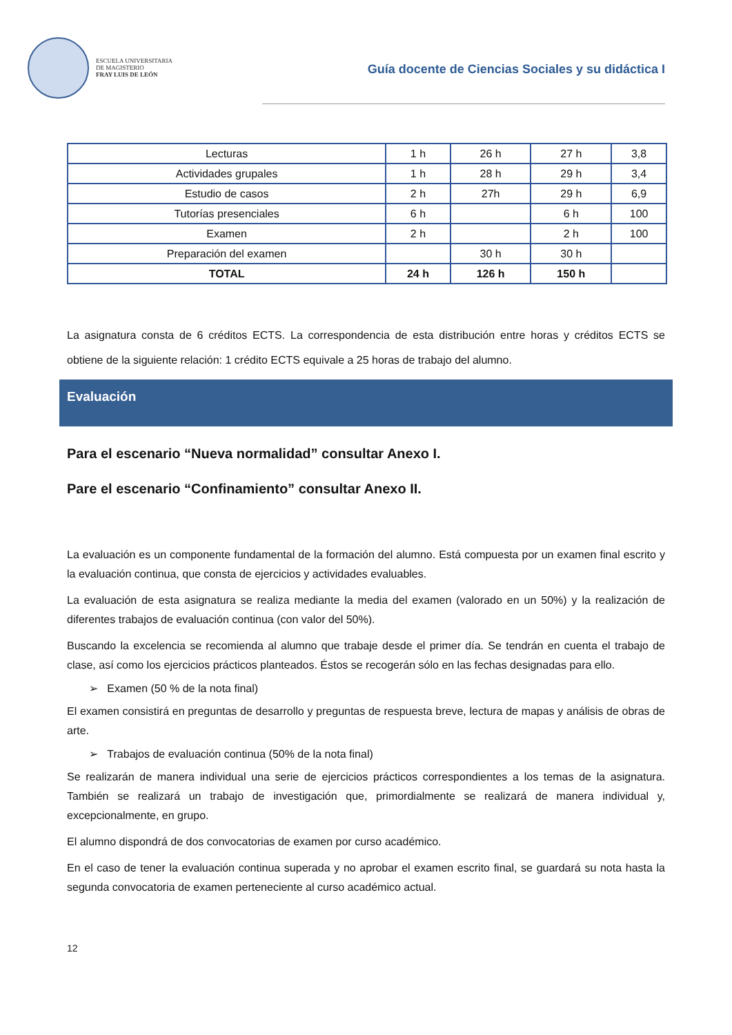ESCUELA UNIVERSITARIA
DE MAGISTERIO
FRAY LUIS DE LEÓN
Guía docente de Ciencias Sociales y su didáctica I
| Lecturas | 1 h | 26 h | 27 h | 3,8 |
| Actividades grupales | 1 h | 28 h | 29 h | 3,4 |
| Estudio de casos | 2 h | 27h | 29 h | 6,9 |
| Tutorías presenciales | 6 h | | 6 h | 100 |
| Examen | 2 h | | 2 h | 100 |
| Preparación del examen | | 30 h | 30 h | |
| TOTAL | 24 h | 126 h | 150 h | |
La asignatura consta de 6 créditos ECTS. La correspondencia de esta distribución entre horas y créditos ECTS se obtiene de la siguiente relación: 1 crédito ECTS equivale a 25 horas de trabajo del alumno.
Evaluación
Para el escenario “Nueva normalidad” consultar Anexo I.
Pare el escenario “Confinamiento” consultar Anexo II.
La evaluación es un componente fundamental de la formación del alumno. Está compuesta por un examen final escrito y la evaluación continua, que consta de ejercicios y actividades evaluables.
La evaluación de esta asignatura se realiza mediante la media del examen (valorado en un 50%) y la realización de diferentes trabajos de evaluación continua (con valor del 50%).
Buscando la excelencia se recomienda al alumno que trabaje desde el primer día. Se tendrán en cuenta el trabajo de clase, así como los ejercicios prácticos planteados. Éstos se recogerán sólo en las fechas designadas para ello.
➢ Examen (50 % de la nota final)
El examen consistirá en preguntas de desarrollo y preguntas de respuesta breve, lectura de mapas y análisis de obras de arte.
➢ Trabajos de evaluación continua (50% de la nota final)
Se realizarán de manera individual una serie de ejercicios prácticos correspondientes a los temas de la asignatura. También se realizará un trabajo de investigación que, primordialmente se realizará de manera individual y, excepcionalmente, en grupo.
El alumno dispondrá de dos convocatorias de examen por curso académico.
En el caso de tener la evaluación continua superada y no aprobar el examen escrito final, se guardará su nota hasta la segunda convocatoria de examen perteneciente al curso académico actual.
12